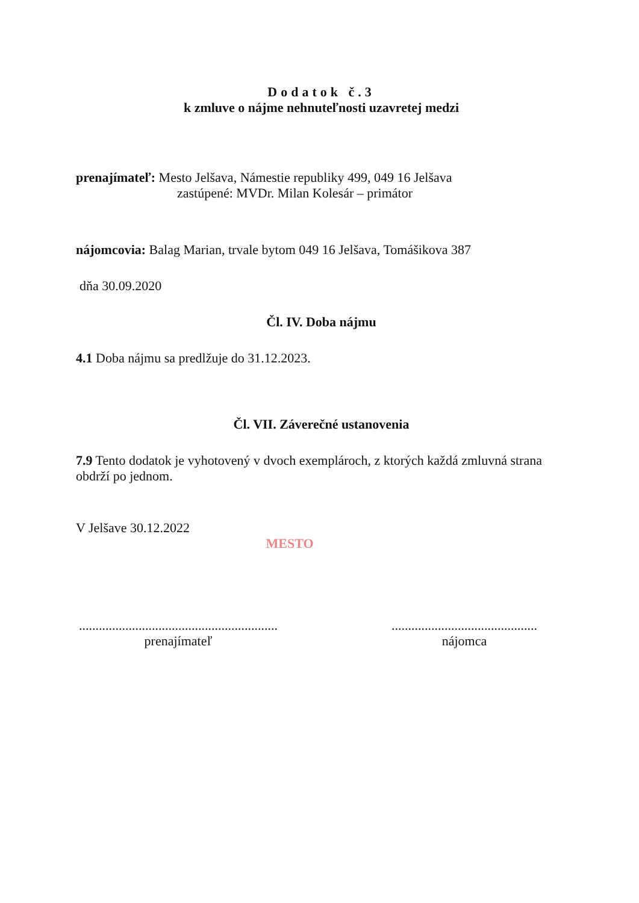Dodatok č.3
k zmluve o nájme nehnuteľnosti uzavretej medzi
prenajímateľ: Mesto Jelšava, Námestie republiky 499, 049 16 Jelšava
zastúpené: MVDr. Milan Kolesár – primátor
nájomcovia: Balag Marian, trvale bytom 049 16 Jelšava, Tomášikova 387
dňa 30.09.2020
Čl. IV. Doba nájmu
4.1 Doba nájmu sa predlžuje do 31.12.2023.
Čl. VII. Záverečné ustanovenia
7.9 Tento dodatok je vyhotovený v dvoch exemplároch, z ktorých každá zmluvná strana obdrží po jednom.
V Jelšave 30.12.2022
MESTO
............................................................
prenajímateľ
............................................
nájomca